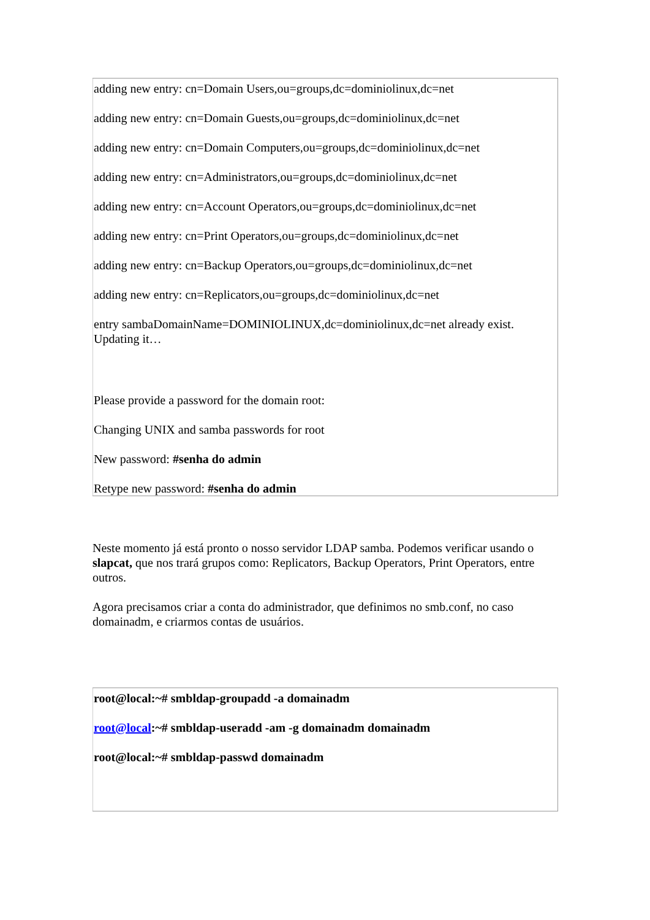| adding new entry: cn=Domain Users,ou=groups,dc=dominiolinux,dc=net adding new entry: cn=Domain Guests,ou=groups,dc=dominiolinux,dc=net adding new entry: cn=Domain Computers,ou=groups,dc=dominiolinux,dc=net adding new entry: cn=Administrators,ou=groups,dc=dominiolinux,dc=net adding new entry: cn=Account Operators,ou=groups,dc=dominiolinux,dc=net adding new entry: cn=Print Operators,ou=groups,dc=dominiolinux,dc=net adding new entry: cn=Backup Operators,ou=groups,dc=dominiolinux,dc=net adding new entry: cn=Replicators,ou=groups,dc=dominiolinux,dc=net entry sambaDomainName=DOMINIOLINUX,dc=dominiolinux,dc=net already exist. Updating it… Please provide a password for the domain root: Changing UNIX and samba passwords for root New password: #senha do admin Retype new password: #senha do admin |
Neste momento já está pronto o nosso servidor LDAP samba. Podemos verificar usando o slapcat, que nos trará grupos como: Replicators, Backup Operators, Print Operators, entre outros.
Agora precisamos criar a conta do administrador, que definimos no smb.conf, no caso domainadm, e criarmos contas de usuários.
| root@local:~# smbldap-groupadd -a domainadm root@local :~# smbldap-useradd -am -g domainadm domainadm root@local:~# smbldap-passwd domainadm |